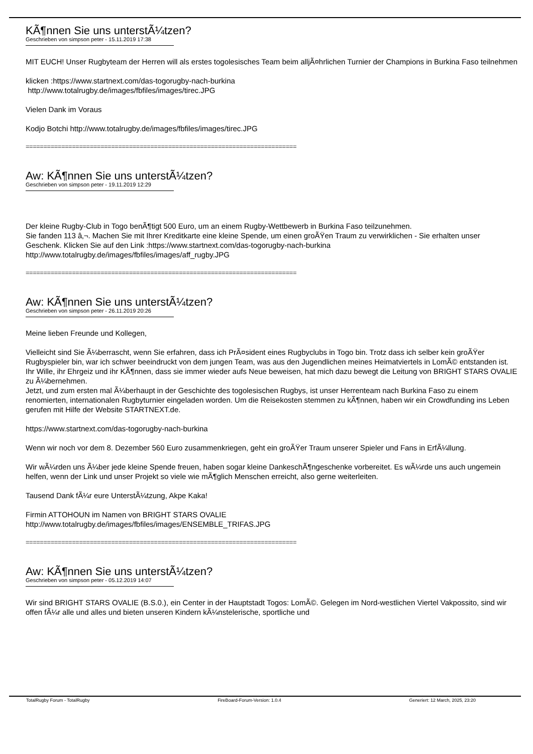KÃ¶nnen Sie uns unterstÃ¼tzen?
Geschrieben von simpson peter - 15.11.2019 17:38
MIT EUCH! Unser Rugbyteam der Herren will als erstes togolesisches Team beim alljÃ¤hrlichen Turnier der Champions in Burkina Faso teilnehmen
klicken :https://www.startnext.com/das-togorugby-nach-burkina
http://www.totalrugby.de/images/fbfiles/images/tirec.JPG
Vielen Dank im Voraus
Kodjo Botchi http://www.totalrugby.de/images/fbfiles/images/tirec.JPG
============================================================================
Aw: KÃ¶nnen Sie uns unterstÃ¼tzen?
Geschrieben von simpson peter - 19.11.2019 12:29
Der kleine Rugby-Club in Togo benÃ¶tigt 500 Euro, um an einem Rugby-Wettbewerb in Burkina Faso teilzunehmen.
Sie fanden 113 â‚¬. Machen Sie mit Ihrer Kreditkarte eine kleine Spende, um einen groÃŸen Traum zu verwirklichen - Sie erhalten unser Geschenk. Klicken Sie auf den Link :https://www.startnext.com/das-togorugby-nach-burkina
http://www.totalrugby.de/images/fbfiles/images/aff_rugby.JPG
============================================================================
Aw: KÃ¶nnen Sie uns unterstÃ¼tzen?
Geschrieben von simpson peter - 26.11.2019 20:26
Meine lieben Freunde und Kollegen,
Vielleicht sind Sie Ã¼berrascht, wenn Sie erfahren, dass ich PrÃ¤sident eines Rugbyclubs in Togo bin. Trotz dass ich selber kein groÃŸer Rugbyspieler bin, war ich schwer beeindruckt von dem jungen Team, was aus den Jugendlichen meines Heimatviertels in LomÃ© entstanden ist.
Ihr Wille, ihr Ehrgeiz und ihr KÃ¶nnen, dass sie immer wieder aufs Neue beweisen, hat mich dazu bewegt die Leitung von BRIGHT STARS OVALIE zu Ã¼bernehmen.
Jetzt, und zum ersten mal Ã¼berhaupt in der Geschichte des togolesischen Rugbys, ist unser Herrenteam nach Burkina Faso zu einem renomierten, internationalen Rugbyturnier eingeladen worden. Um die Reisekosten stemmen zu kÃ¶nnen, haben wir ein Crowdfunding ins Leben gerufen mit Hilfe der Website STARTNEXT.de.
https://www.startnext.com/das-togorugby-nach-burkina
Wenn wir noch vor dem 8. Dezember 560 Euro zusammenkriegen, geht ein groÃŸer Traum unserer Spieler und Fans in ErfÃ¼llung.
Wir wÃ¼rden uns Ã¼ber jede kleine Spende freuen, haben sogar kleine DankeschÃ¶ngeschenke vorbereitet. Es wÃ¼rde uns auch ungemein helfen, wenn der Link und unser Projekt so viele wie mÃ¶glich Menschen erreicht, also gerne weiterleiten.
Tausend Dank fÃ¼r eure UnterstÃ¼tzung, Akpe Kaka!
Firmin ATTOHOUN im Namen von BRIGHT STARS OVALIE
http://www.totalrugby.de/images/fbfiles/images/ENSEMBLE_TRIFAS.JPG
============================================================================
Aw: KÃ¶nnen Sie uns unterstÃ¼tzen?
Geschrieben von simpson peter - 05.12.2019 14:07
Wir sind BRIGHT STARS OVALIE (B.S.0.), ein Center in der Hauptstadt Togos: LomÃ©. Gelegen im Nord-westlichen Viertel Vakpossito, sind wir offen fÃ¼r alle und alles und bieten unseren Kindern kÃ¼nstelerische, sportliche und
TotalRugby Forum - TotalRugby FireBoard-Forum-Version: 1.0.4 Generiert: 12 March, 2025, 23:20